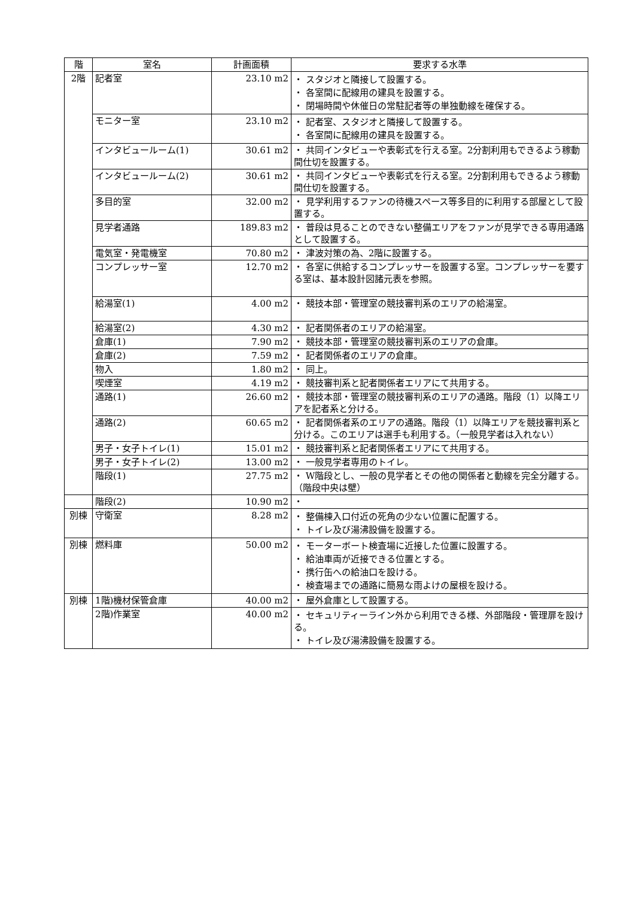| 階 | 室名 | 計画面積 | 要求する水準 |
| --- | --- | --- | --- |
| 2階 | 記者室 | 23.10 m2 | ・ スタジオと隣接して設置する。 ・ 各室間に配線用の建具を設置する。 ・ 閉場時間や休催日の常駐記者等の単独動線を確保する。 |
| | モニター室 | 23.10 m2 | ・ 記者室、スタジオと隣接して設置する。 ・ 各室間に配線用の建具を設置する。 |
| | インタビュールーム(1) | 30.61 m2 | ・ 共同インタビューや表彰式を行える室。2分割利用もできるよう稼動間仕切を設置する。 |
| | インタビュールーム(2) | 30.61 m2 | ・ 共同インタビューや表彰式を行える室。2分割利用もできるよう稼動間仕切を設置する。 |
| | 多目的室 | 32.00 m2 | ・ 見学利用するファンの待機スペース等多目的に利用する部屋として設置する。 |
| | 見学者通路 | 189.83 m2 | ・ 普段は見ることのできない整備エリアをファンが見学できる専用通路として設置する。 |
| | 電気室・発電機室 | 70.80 m2 | ・ 津波対策の為、2階に設置する。 |
| | コンプレッサー室 | 12.70 m2 | ・ 各室に供給するコンプレッサーを設置する室。コンプレッサーを要する室は、基本設計図諸元表を参照。 |
| | 給湯室(1) | 4.00 m2 | ・ 競技本部・管理室の競技審判系のエリアの給湯室。 |
| | 給湯室(2) | 4.30 m2 | ・ 記者関係者のエリアの給湯室。 |
| | 倉庫(1) | 7.90 m2 | ・ 競技本部・管理室の競技審判系のエリアの倉庫。 |
| | 倉庫(2) | 7.59 m2 | ・ 記者関係者のエリアの倉庫。 |
| | 物入 | 1.80 m2 | ・ 同上。 |
| | 喫煙室 | 4.19 m2 | ・ 競技審判系と記者関係者エリアにて共用する。 |
| | 通路(1) | 26.60 m2 | ・ 競技本部・管理室の競技審判系のエリアの通路。階段（1）以降エリアを記者系と分ける。 |
| | 通路(2) | 60.65 m2 | ・ 記者関係者系のエリアの通路。階段（1）以降エリアを競技審判系と分ける。このエリアは選手も利用する。（一般見学者は入れない） |
| | 男子・女子トイレ(1) | 15.01 m2 | ・ 競技審判系と記者関係者エリアにて共用する。 |
| | 男子・女子トイレ(2) | 13.00 m2 | ・ 一般見学者専用のトイレ。 |
| | 階段(1) | 27.75 m2 | ・ W階段とし、一般の見学者とその他の関係者と動線を完全分離する。（階段中央は壁） |
| | 階段(2) | 10.90 m2 | ・ |
| 別棟 | 守衛室 | 8.28 m2 | ・ 整備棟入口付近の死角の少ない位置に配置する。 ・ トイレ及び湯沸設備を設置する。 |
| 別棟 | 燃料庫 | 50.00 m2 | ・ モーターボート検査場に近接した位置に設置する。 ・ 給油車両が近接できる位置とする。 ・ 携行缶への給油口を設ける。 ・ 検査場までの通路に簡易な雨よけの屋根を設ける。 |
| 別棟 | 1階)機材保管倉庫 | 40.00 m2 | ・ 屋外倉庫として設置する。 |
| | 2階)作業室 | 40.00 m2 | ・ セキュリティーライン外から利用できる様、外部階段・管理扉を設ける。 ・ トイレ及び湯沸設備を設置する。 |